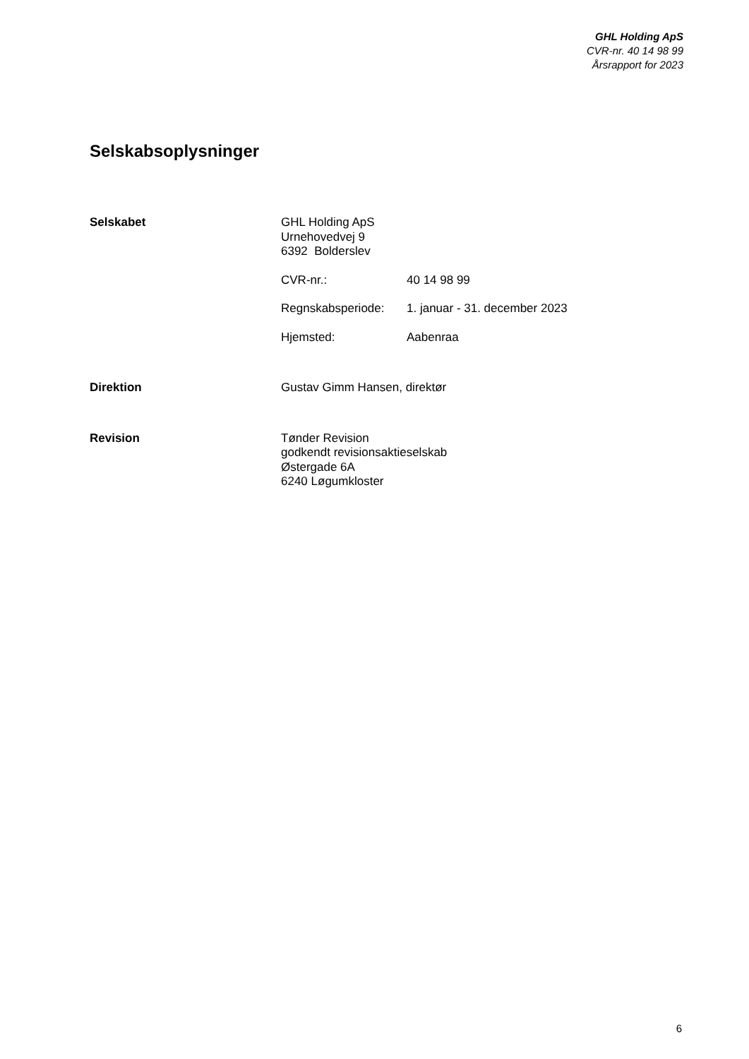GHL Holding ApS
CVR-nr. 40 14 98 99
Årsrapport for 2023
Selskabsoplysninger
Selskabet GHL Holding ApS
Urnehovedvej 9
6392 Bolderslev
CVR-nr.: 40 14 98 99
Regnskabsperiode: 1. januar - 31. december 2023
Hjemsted: Aabenraa
Direktion Gustav Gimm Hansen, direktør
Revision Tønder Revision
godkendt revisionsaktieselskab
Østergade 6A
6240 Løgumkloster
6